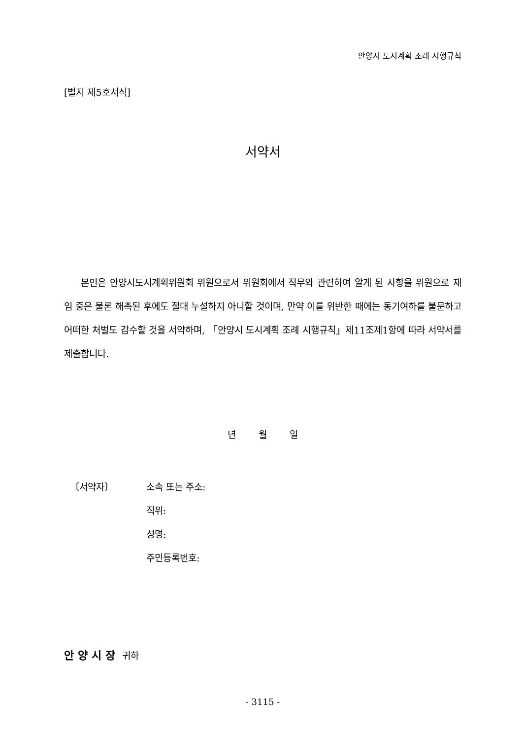안양시 도시계획 조례 시행규칙
[별지 제5호서식]
서약서
본인은 안양시도시계획위원회 위원으로서 위원회에서 직무와 관련하여 알게 된 사항을 위원으로 재임 중은 물론 해촉된 후에도 절대 누설하지 아니할 것이며, 만약 이를 위반한 때에는 동기여하를 불문하고 어떠한 처벌도 감수할 것을 서약하며, 「안양시 도시계획 조례 시행규칙」제11조제1항에 따라 서약서를 제출합니다.
년 월 일
〔서약자〕 소속 또는 주소:
직위:
성명:
주민등록번호:
안양시장 귀하
- 3115 -